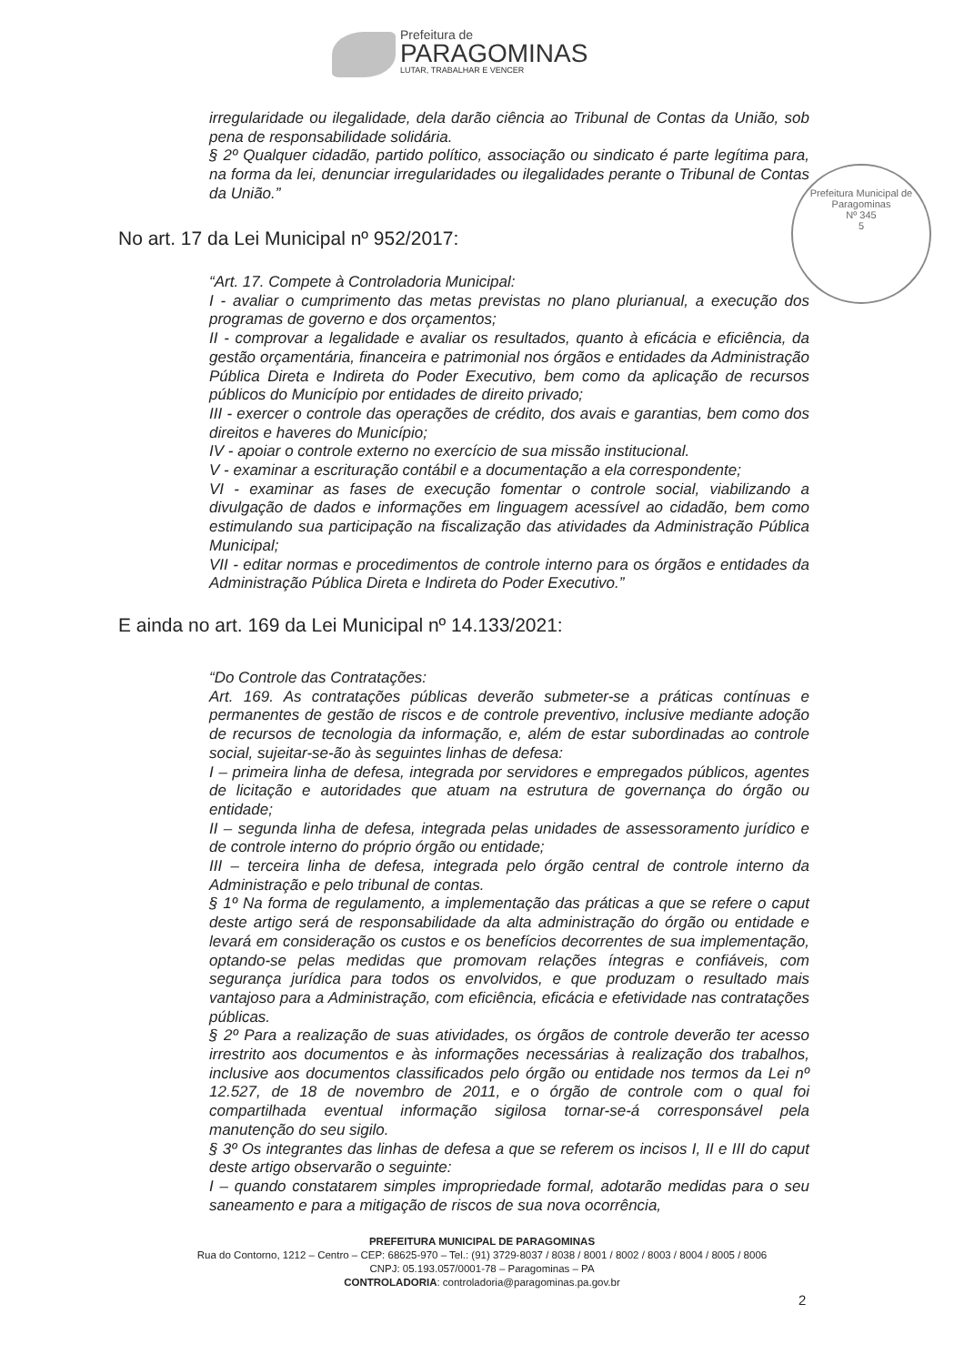Prefeitura de
PARAGOMINAS
LUTAR, TRABALHAR E VENCER
irregularidade ou ilegalidade, dela darão ciência ao Tribunal de Contas da União, sob pena de responsabilidade solidária.
§ 2º Qualquer cidadão, partido político, associação ou sindicato é parte legítima para, na forma da lei, denunciar irregularidades ou ilegalidades perante o Tribunal de Contas da União.”
Prefeitura Municipal de Paragominas
Nº 345
5
No art. 17 da Lei Municipal nº 952/2017:
“Art. 17. Compete à Controladoria Municipal:
I - avaliar o cumprimento das metas previstas no plano plurianual, a execução dos programas de governo e dos orçamentos;
II - comprovar a legalidade e avaliar os resultados, quanto à eficácia e eficiência, da gestão orçamentária, financeira e patrimonial nos órgãos e entidades da Administração Pública Direta e Indireta do Poder Executivo, bem como da aplicação de recursos públicos do Município por entidades de direito privado;
III - exercer o controle das operações de crédito, dos avais e garantias, bem como dos direitos e haveres do Município;
IV - apoiar o controle externo no exercício de sua missão institucional.
V - examinar a escrituração contábil e a documentação a ela correspondente;
VI - examinar as fases de execução fomentar o controle social, viabilizando a divulgação de dados e informações em linguagem acessível ao cidadão, bem como estimulando sua participação na fiscalização das atividades da Administração Pública Municipal;
VII - editar normas e procedimentos de controle interno para os órgãos e entidades da Administração Pública Direta e Indireta do Poder Executivo.”
E ainda no art. 169 da Lei Municipal nº 14.133/2021:
“Do Controle das Contratações:
Art. 169. As contratações públicas deverão submeter-se a práticas contínuas e permanentes de gestão de riscos e de controle preventivo, inclusive mediante adoção de recursos de tecnologia da informação, e, além de estar subordinadas ao controle social, sujeitar-se-ão às seguintes linhas de defesa:
I – primeira linha de defesa, integrada por servidores e empregados públicos, agentes de licitação e autoridades que atuam na estrutura de governança do órgão ou entidade;
II – segunda linha de defesa, integrada pelas unidades de assessoramento jurídico e de controle interno do próprio órgão ou entidade;
III – terceira linha de defesa, integrada pelo órgão central de controle interno da Administração e pelo tribunal de contas.
§ 1º Na forma de regulamento, a implementação das práticas a que se refere o caput deste artigo será de responsabilidade da alta administração do órgão ou entidade e levará em consideração os custos e os benefícios decorrentes de sua implementação, optando-se pelas medidas que promovam relações íntegras e confiáveis, com segurança jurídica para todos os envolvidos, e que produzam o resultado mais vantajoso para a Administração, com eficiência, eficácia e efetividade nas contratações públicas.
§ 2º Para a realização de suas atividades, os órgãos de controle deverão ter acesso irrestrito aos documentos e às informações necessárias à realização dos trabalhos, inclusive aos documentos classificados pelo órgão ou entidade nos termos da Lei nº 12.527, de 18 de novembro de 2011, e o órgão de controle com o qual foi compartilhada eventual informação sigilosa tornar-se-á corresponsável pela manutenção do seu sigilo.
§ 3º Os integrantes das linhas de defesa a que se referem os incisos I, II e III do caput deste artigo observarão o seguinte:
I – quando constatarem simples impropriedade formal, adotarão medidas para o seu saneamento e para a mitigação de riscos de sua nova ocorrência,
PREFEITURA MUNICIPAL DE PARAGOMINAS
Rua do Contorno, 1212 – Centro – CEP: 68625-970 – Tel.: (91) 3729-8037 / 8038 / 8001 / 8002 / 8003 / 8004 / 8005 / 8006
CNPJ: 05.193.057/0001-78 – Paragominas – PA
CONTROLADORIA: controladoria@paragominas.pa.gov.br
2